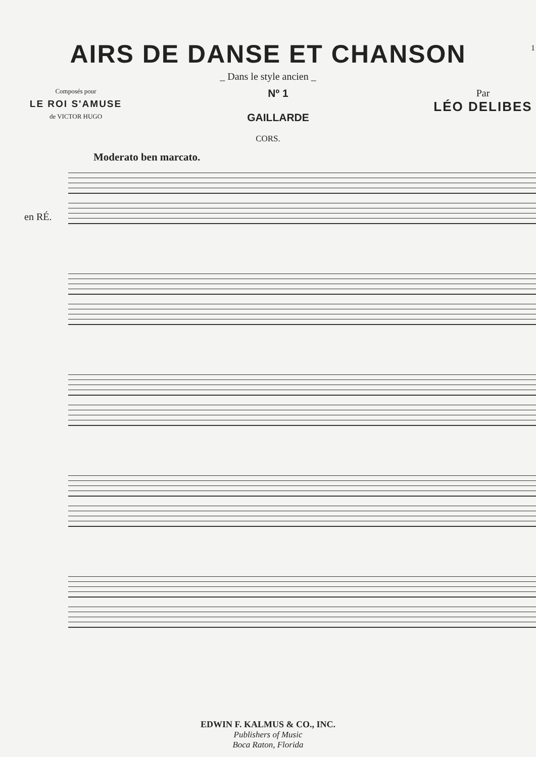1
AIRS DE DANSE ET CHANSON
_ Dans le style ancien _
Composés pour
LE ROI S'AMUSE
de VICTOR HUGO
Nº 1
GAILLARDE
Par
LÉO DELIBES
CORS.
Moderato ben marcato.
en RÉ.
EDWIN F. KALMUS & CO., INC.
Publishers of Music
Boca Raton, Florida